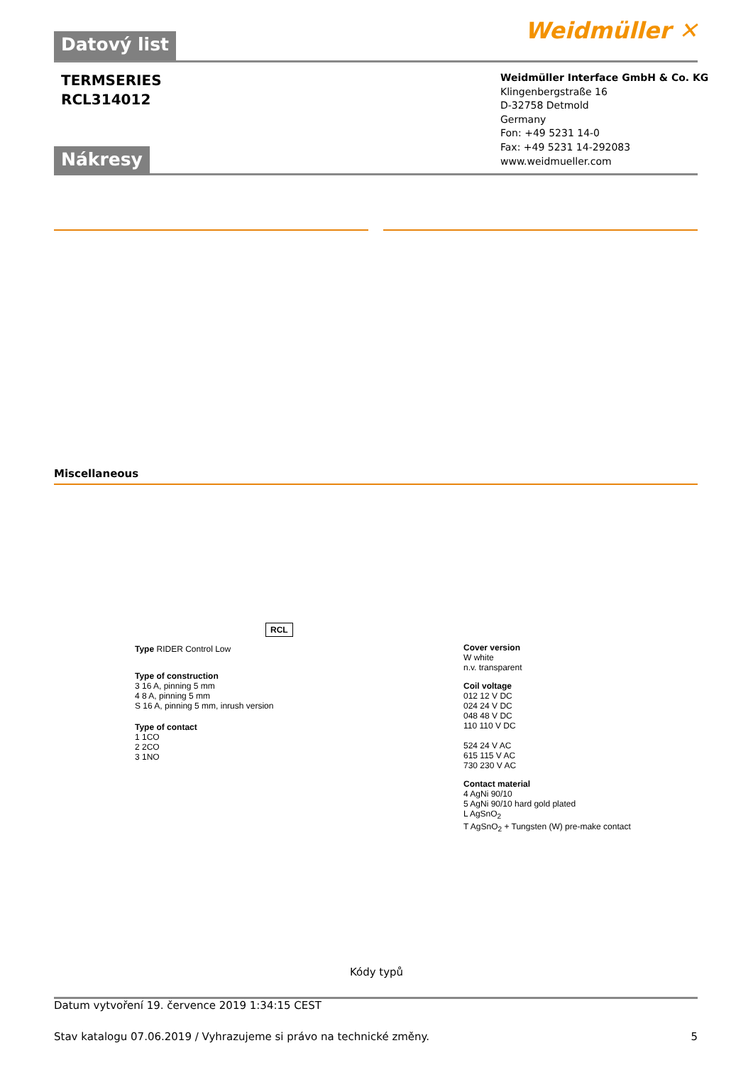Datový list Weidmüller ✕
TERMSERIES
RCL314012
Weidmüller Interface GmbH & Co. KG
Klingenbergstraße 16
D-32758 Detmold
Germany
Fon: +49 5231 14-0
Fax: +49 5231 14-292083
www.weidmueller.com
Nákresy
Miscellaneous
RCL
Type RIDER Control Low
Type of construction
3 16 A, pinning 5 mm
4 8 A, pinning 5 mm
S 16 A, pinning 5 mm, inrush version
Type of contact
1 1CO
2 2CO
3 1NO
Cover version
W white
n.v. transparent
Coil voltage
012 12 V DC
024 24 V DC
048 48 V DC
110 110 V DC
524 24 V AC
615 115 V AC
730 230 V AC
Contact material
4 AgNi 90/10
5 AgNi 90/10 hard gold plated
L AgSnO<sub>2</sub>
T AgSnO<sub>2</sub> + Tungsten (W) pre-make contact
Kódy typů
Datum vytvoření 19. července 2019 1:34:15 CEST
Stav katalogu 07.06.2019 / Vyhrazujeme si právo na technické změny. 5